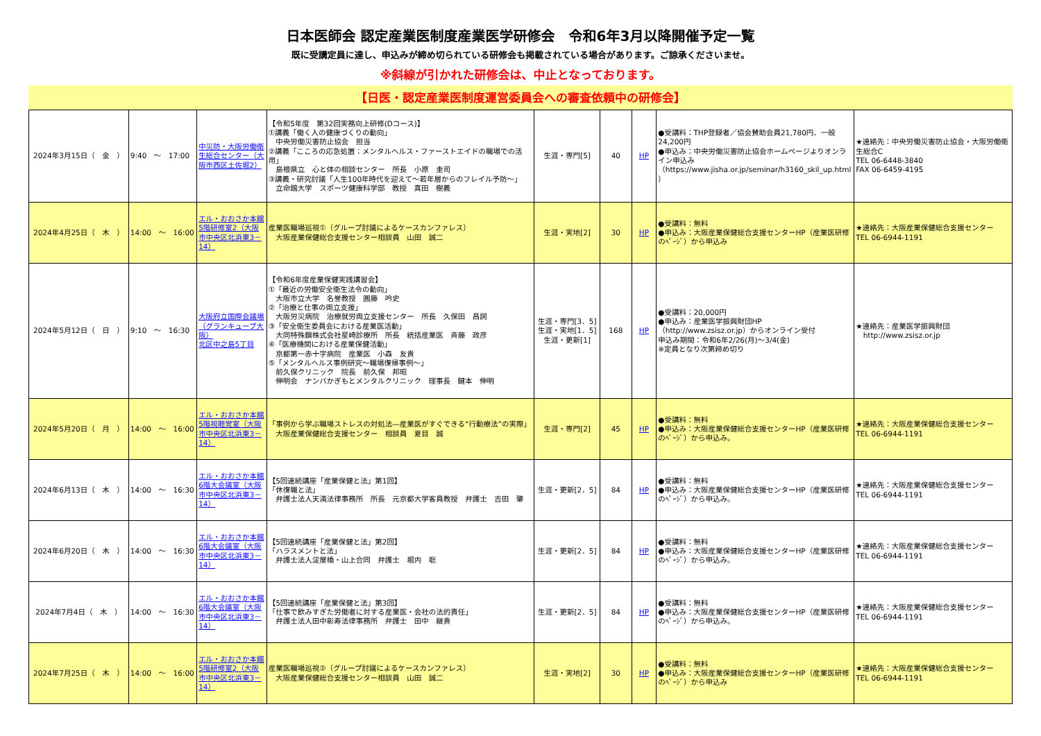日本医師会 認定産業医制度産業医学研修会　令和6年3月以降開催予定一覧
既に受講定員に達し、申込みが締め切られている研修会も掲載されている場合があります。ご諒承くださいませ。
※斜線が引かれた研修会は、中止となっております。
【日医・認定産業医制度運営委員会への審査依頼中の研修会】
| 2024年3月15日（ 金 ） | 9:40 〜 17:00 | 中災防・大阪労働衛生総合センター（大阪市西区土佐堀2） | 【令和5年度 第32回実務向上研修(Dコース)】 ①講義「働く人の健康づくりの動向」 中央労働災害防止協会 担当 ②講義「こころの応急処置：メンタルヘルス・ファーストエイドの職場での活用」 島根県立 心と体の相談センター 所長 小原 圭司 ③講義・研究討議「人生100年時代を迎えて〜若年層からのフレイル予防〜」 立命館大学 スポーツ健康科学部 教授 真田 樹義 | 生涯・専門[5] | 40 | HP | ●受講料：THP登録者／協会賛助会員21,780円、一般24,200円 ●申込み：中央労働災害防止協会ホームページよりオンライン申込み（https://www.jisha.or.jp/seminar/h3160_skil_up.html ） | ★連絡先：中央労働災害防止協会・大阪労働衛生総合C TEL 06-6448-3840 FAX 06-6459-4195 |
| 2024年4月25日（ 木 ） | 14:00 〜 16:00 | エル・おおさか本館5階研修室2（大阪市中央区北浜東3－14） | 産業医職場巡視①（グループ討議によるケースカンファレス） 大阪産業保健総合支援センター相談員 山田 誠二 | 生涯・実地[2] | 30 | HP | ●受講料：無料 ●申込み：大阪産業保健総合支援センターHP（産業医研修のﾍﾟｰｼﾞ）から申込み | ★連絡先：大阪産業保健総合支援センター TEL 06-6944-1191 |
| 2024年5月12日（ 日 ） | 9:10 〜 16:30 | 大阪府立国際会議場（グランキューブ大阪） 北区中之島5丁目 | 【令和6年度産業保健実践講習会】 ①「最近の労働安全衛生法令の動向」 大阪市立大学 名誉教授 圓藤 吟史 ②「治療と仕事の両立支援」 大阪労災病院 治療就労両立支援センター 所長 久保田 昌詞 ③「安全衛生委員会における産業医活動」 大同特殊鋼株式会社星崎診療所 所長 統括産業医 斉藤 政彦 ④「医療機関における産業保健活動」 京都第一赤十字病院 産業医 小森 友貴 ⑤「メンタルヘルス事例研究〜職場復帰事例〜」 前久保クリニック 院長 前久保 邦昭 伸明会 ナンバかぎもとメンタルクリニック 理事長 鍵本 伸明 | 生涯・専門[3．5] 生涯・実地[1．5] 生涯・更新[1] | 168 | HP | ●受講料：20,000円 ●申込み：産業医学振興財団HP（http://www.zsisz.or.jp）からオンライン受付 申込み期間：令和6年2/26(月)〜3/4(金) ※定員となり次第締め切り | ★連絡先：産業医学振興財団 http://www.zsisz.or.jp |
| 2024年5月20日（ 月 ） | 14:00 〜 16:00 | エル・おおさか本館5階視聴覚室（大阪市中央区北浜東3－14） | 「事例から学ぶ職場ストレスの対処法―産業医がすぐできる“行動療法”の実際」 大阪産業保健総合支援センター 相談員 夏目 誠 | 生涯・専門[2] | 45 | HP | ●受講料：無料 ●申込み：大阪産業保健総合支援センターHP（産業医研修のﾍﾟｰｼﾞ）から申込み。 | ★連絡先：大阪産業保健総合支援センター TEL 06-6944-1191 |
| 2024年6月13日（ 木 ） | 14:00 〜 16:30 | エル・おおさか本館6階大会議室（大阪市中央区北浜東3－14） | 【5回連続講座「産業保健と法」第1回】 「休復職と法」 弁護士法人天満法律事務所 所長 元京都大学客員教授 弁護士 吉田 肇 | 生涯・更新[2．5] | 84 | HP | ●受講料：無料 ●申込み：大阪産業保健総合支援センターHP（産業医研修のﾍﾟｰｼﾞ）から申込み。 | ★連絡先：大阪産業保健総合支援センター TEL 06-6944-1191 |
| 2024年6月20日（ 木 ） | 14:00 〜 16:30 | エル・おおさか本館6階大会議室（大阪市中央区北浜東3－14） | 【5回連続講座「産業保健と法」第2回】 「ハラスメントと法」 弁護士法人淀屋橋・山上合同 弁護士 堀内 聡 | 生涯・更新[2．5] | 84 | HP | ●受講料：無料 ●申込み：大阪産業保健総合支援センターHP（産業医研修のﾍﾟｰｼﾞ）から申込み。 | ★連絡先：大阪産業保健総合支援センター TEL 06-6944-1191 |
| 2024年7月4日（ 木 ） | 14:00 〜 16:30 | エル・おおさか本館6階大会議室（大阪市中央区北浜東3－14） | 【5回連続講座「産業保健と法」第3回】 「仕事で飲みすぎた労働者に対する産業医・会社の法的責任」 弁護士法人田中彰寿法律事務所 弁護士 田中 継貴 | 生涯・更新[2．5] | 84 | HP | ●受講料：無料 ●申込み：大阪産業保健総合支援センターHP（産業医研修のﾍﾟｰｼﾞ）から申込み。 | ★連絡先：大阪産業保健総合支援センター TEL 06-6944-1191 |
| 2024年7月25日（ 木 ） | 14:00 〜 16:00 | エル・おおさか本館5階研修室2（大阪市中央区北浜東3－14） | 産業医職場巡視②（グループ討議によるケースカンファレス） 大阪産業保健総合支援センター相談員 山田 誠二 | 生涯・実地[2] | 30 | HP | ●受講料：無料 ●申込み：大阪産業保健総合支援センターHP（産業医研修のﾍﾟｰｼﾞ）から申込み | ★連絡先：大阪産業保健総合支援センター TEL 06-6944-1191 |